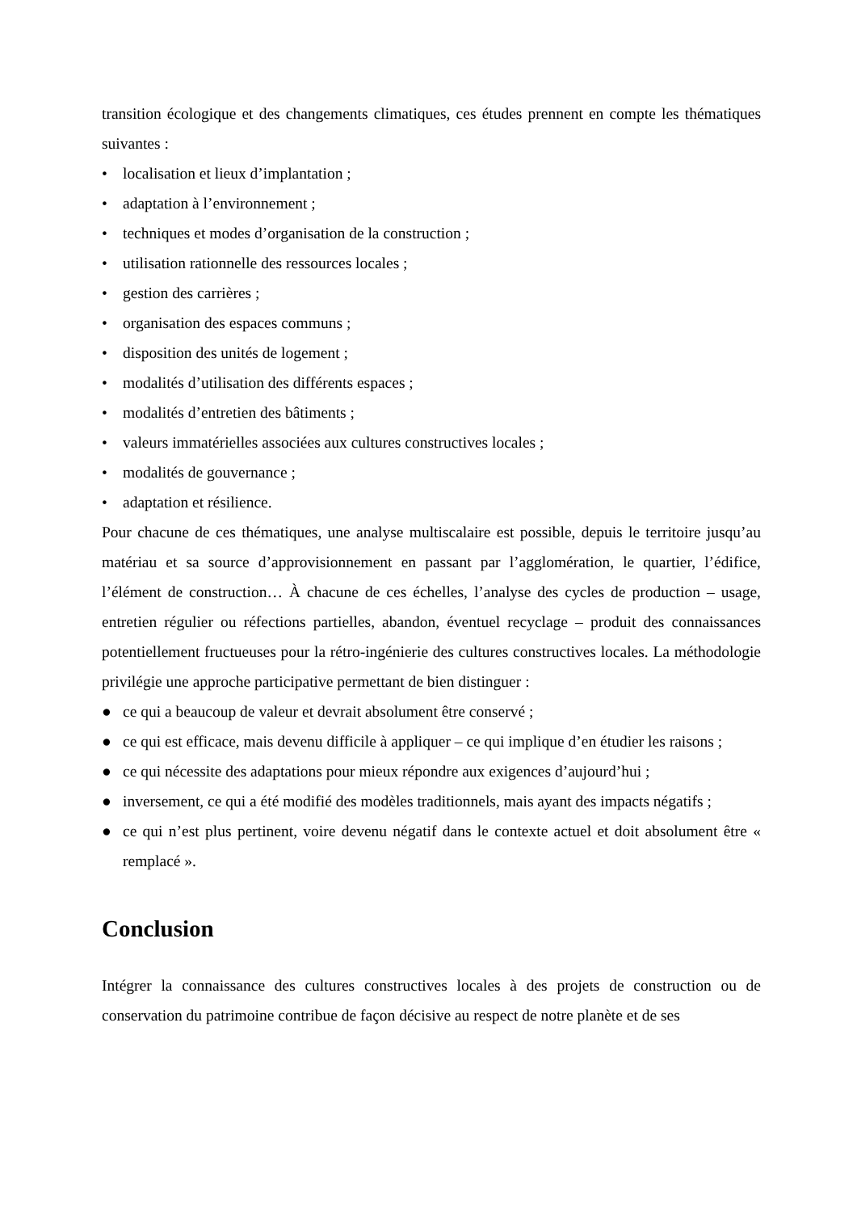transition écologique et des changements climatiques, ces études prennent en compte les thématiques suivantes :
• localisation et lieux d’implantation ;
• adaptation à l’environnement ;
• techniques et modes d’organisation de la construction ;
• utilisation rationnelle des ressources locales ;
• gestion des carrières ;
• organisation des espaces communs ;
• disposition des unités de logement ;
• modalités d’utilisation des différents espaces ;
• modalités d’entretien des bâtiments ;
• valeurs immatérielles associées aux cultures constructives locales ;
• modalités de gouvernance ;
• adaptation et résilience.
Pour chacune de ces thématiques, une analyse multiscalaire est possible, depuis le territoire jusqu’au matériau et sa source d’approvisionnement en passant par l’agglomération, le quartier, l’édifice, l’élément de construction… À chacune de ces échelles, l’analyse des cycles de production – usage, entretien régulier ou réfections partielles, abandon, éventuel recyclage – produit des connaissances potentiellement fructueuses pour la rétro-ingénierie des cultures constructives locales. La méthodologie privilégie une approche participative permettant de bien distinguer :
● ce qui a beaucoup de valeur et devrait absolument être conservé ;
● ce qui est efficace, mais devenu difficile à appliquer – ce qui implique d’en étudier les raisons ;
● ce qui nécessite des adaptations pour mieux répondre aux exigences d’aujourd’hui ;
● inversement, ce qui a été modifié des modèles traditionnels, mais ayant des impacts négatifs ;
● ce qui n’est plus pertinent, voire devenu négatif dans le contexte actuel et doit absolument être « remplacé ».
Conclusion
Intégrer la connaissance des cultures constructives locales à des projets de construction ou de conservation du patrimoine contribue de façon décisive au respect de notre planète et de ses